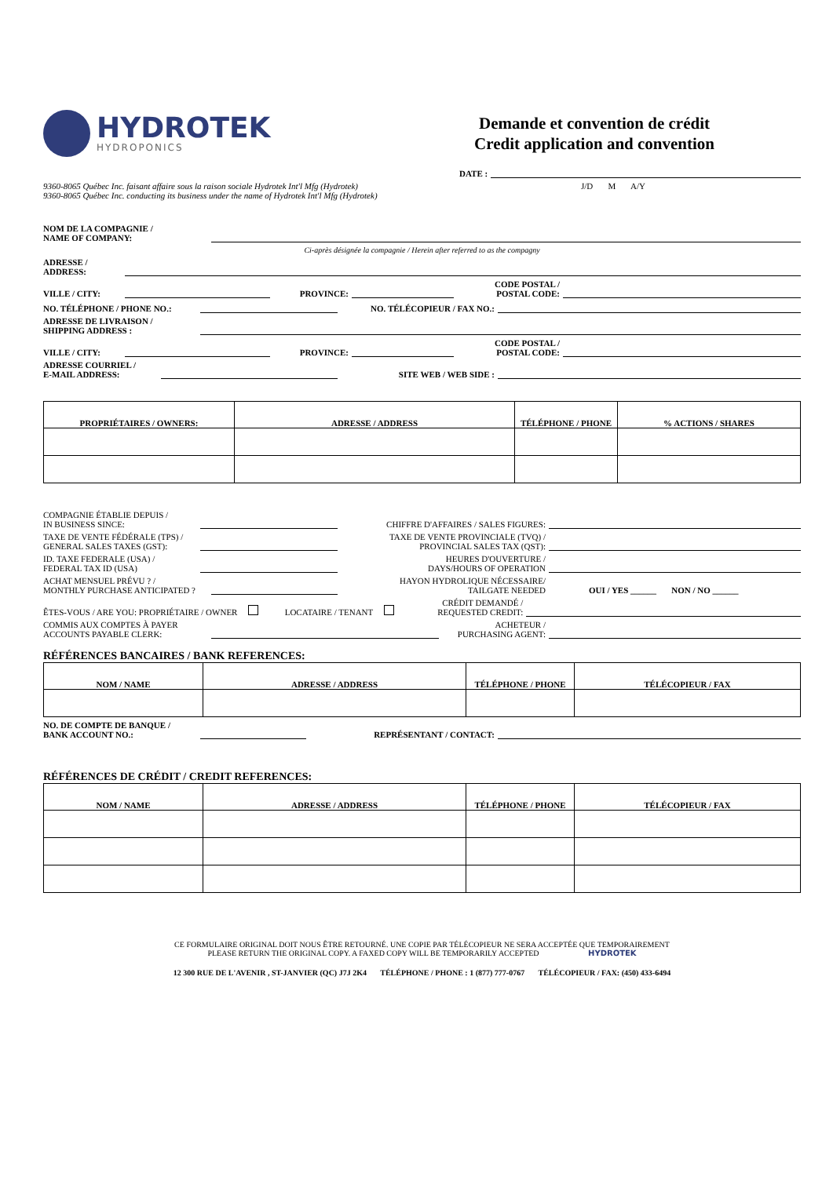HYDROTEK
HYDROPONICS
Demande et convention de crédit
Credit application and convention
DATE :
9360-8065 Québec Inc. faisant affaire sous la raison sociale Hydrotek Int'l Mfg (Hydrotek)
9360-8065 Québec Inc. conducting its business under the name of Hydrotek Int'l Mfg (Hydrotek)
J/D M A/Y
NOM DE LA COMPAGNIE /
NAME OF COMPANY:
Ci-après désignée la compagnie / Herein after referred to as the compagny
ADRESSE /
ADDRESS:
VILLE / CITY: PROVINCE: CODE POSTAL /
POSTAL CODE:
NO. TÉLÉPHONE / PHONE NO.: NO. TÉLÉCOPIEUR / FAX NO.:
ADRESSE DE LIVRAISON /
SHIPPING ADDRESS :
VILLE / CITY: PROVINCE: CODE POSTAL /
POSTAL CODE:
ADRESSE COURRIEL /
E-MAIL ADDRESS: SITE WEB / WEB SIDE :
| PROPRIÉTAIRES / OWNERS: | ADRESSE / ADDRESS | TÉLÉPHONE / PHONE | % ACTIONS / SHARES |
| --- | --- | --- | --- |
COMPAGNIE ÉTABLIE DEPUIS /
IN BUSINESS SINCE: CHIFFRE D'AFFAIRES / SALES FIGURES:
TAXE DE VENTE FÉDÉRALE (TPS) /
GENERAL SALES TAXES (GST): TAXE DE VENTE PROVINCIALE (TVQ) /
PROVINCIAL SALES TAX (QST):
ID. TAXE FEDERALE (USA) /
FEDERAL TAX ID (USA) HEURES D'OUVERTURE /
DAYS/HOURS OF OPERATION
ACHAT MENSUEL PRÉVU ? /
MONTHLY PURCHASE ANTICIPATED ? HAYON HYDROLIQUE NÉCESSAIRE/
TAILGATE NEEDED OUI / YES ______ NON / NO ______
ÊTES-VOUS / ARE YOU: PROPRIÉTAIRE / OWNER LOCATAIRE / TENANT CRÉDIT DEMANDÉ /
REQUESTED CREDIT:
COMMIS AUX COMPTES À PAYER
ACCOUNTS PAYABLE CLERK: ACHETEUR /
PURCHASING AGENT:
RÉFÉRENCES BANCAIRES / BANK REFERENCES:
| NOM / NAME | ADRESSE / ADDRESS | TÉLÉPHONE / PHONE | TÉLÉCOPIEUR / FAX |
| --- | --- | --- | --- |
NO. DE COMPTE DE BANQUE /
BANK ACCOUNT NO.: REPRÉSENTANT / CONTACT:
RÉFÉRENCES DE CRÉDIT / CREDIT REFERENCES:
| NOM / NAME | ADRESSE / ADDRESS | TÉLÉPHONE / PHONE | TÉLÉCOPIEUR / FAX |
| --- | --- | --- | --- |
CE FORMULAIRE ORIGINAL DOIT NOUS ÊTRE RETOURNÉ. UNE COPIE PAR TÉLÉCOPIEUR NE SERA ACCEPTÉE QUE TEMPORAIREMENT
PLEASE RETURN THE ORIGINAL COPY. A FAXED COPY WILL BE TEMPORARILY ACCEPTED HYDROTEK
12 300 RUE DE L'AVENIR , ST-JANVIER (QC) J7J 2K4 TÉLÉPHONE / PHONE : 1 (877) 777-0767 TÉLÉCOPIEUR / FAX: (450) 433-6494